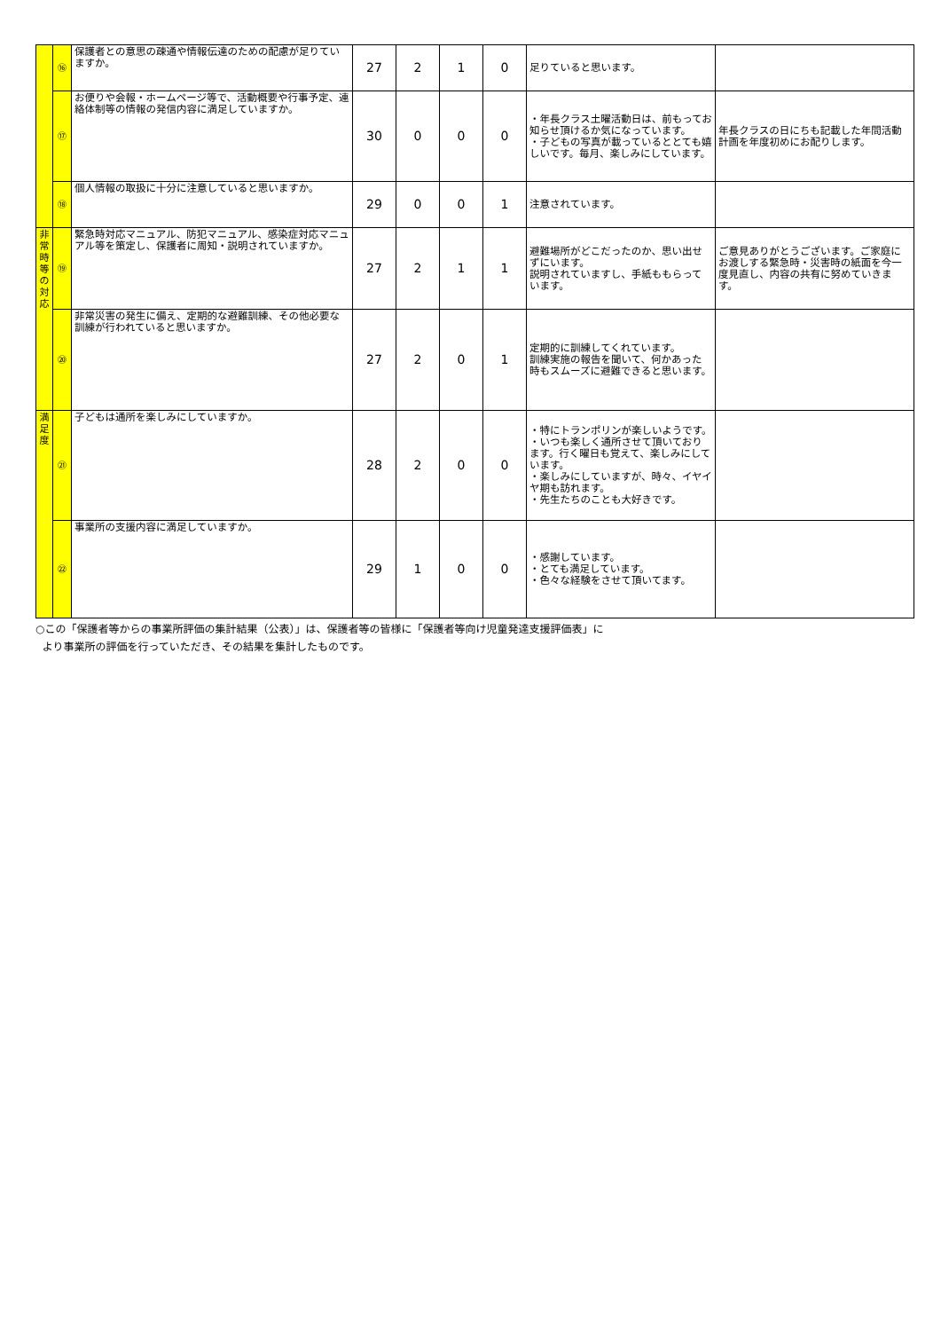| | ⑯ | 保護者との意思の疎通や情報伝達のための配慮が足りていますか。 | 27 | 2 | 1 | 0 | 足りていると思います。 | |
| | ⑰ | お便りや会報・ホームページ等で、活動概要や行事予定、連絡体制等の情報の発信内容に満足していますか。 | 30 | 0 | 0 | 0 | ・年長クラス土曜活動日は、前もってお知らせ頂けるか気になっています。 ・子どもの写真が載っているととても嬉しいです。毎月、楽しみにしています。 | 年長クラスの日にちも記載した年間活動計画を年度初めにお配りします。 |
| | ⑱ | 個人情報の取扱に十分に注意していると思いますか。 | 29 | 0 | 0 | 1 | 注意されています。 | |
| 非常時等の対応 | ⑲ | 緊急時対応マニュアル、防犯マニュアル、感染症対応マニュアル等を策定し、保護者に周知・説明されていますか。 | 27 | 2 | 1 | 1 | 避難場所がどこだったのか、思い出せずにいます。 説明されていますし、手紙ももらっています。 | ご意見ありがとうございます。ご家庭にお渡しする緊急時・災害時の紙面を今一度見直し、内容の共有に努めていきます。 |
| | ⑳ | 非常災害の発生に備え、定期的な避難訓練、その他必要な訓練が行われていると思いますか。 | 27 | 2 | 0 | 1 | 定期的に訓練してくれています。 訓練実施の報告を聞いて、何かあった時もスムーズに避難できると思います。 | |
| 満足度 | ㉑ | 子どもは通所を楽しみにしていますか。 | 28 | 2 | 0 | 0 | ・特にトランポリンが楽しいようです。 ・いつも楽しく通所させて頂いております。行く曜日も覚えて、楽しみにしています。 ・楽しみにしていますが、時々、イヤイヤ期も訪れます。 ・先生たちのことも大好きです。 | |
| | ㉒ | 事業所の支援内容に満足していますか。 | 29 | 1 | 0 | 0 | ・感謝しています。 ・とても満足しています。 ・色々な経験をさせて頂いてます。 | |
○この「保護者等からの事業所評価の集計結果（公表）」は、保護者等の皆様に「保護者等向け児童発達支援評価表」に
より事業所の評価を行っていただき、その結果を集計したものです。